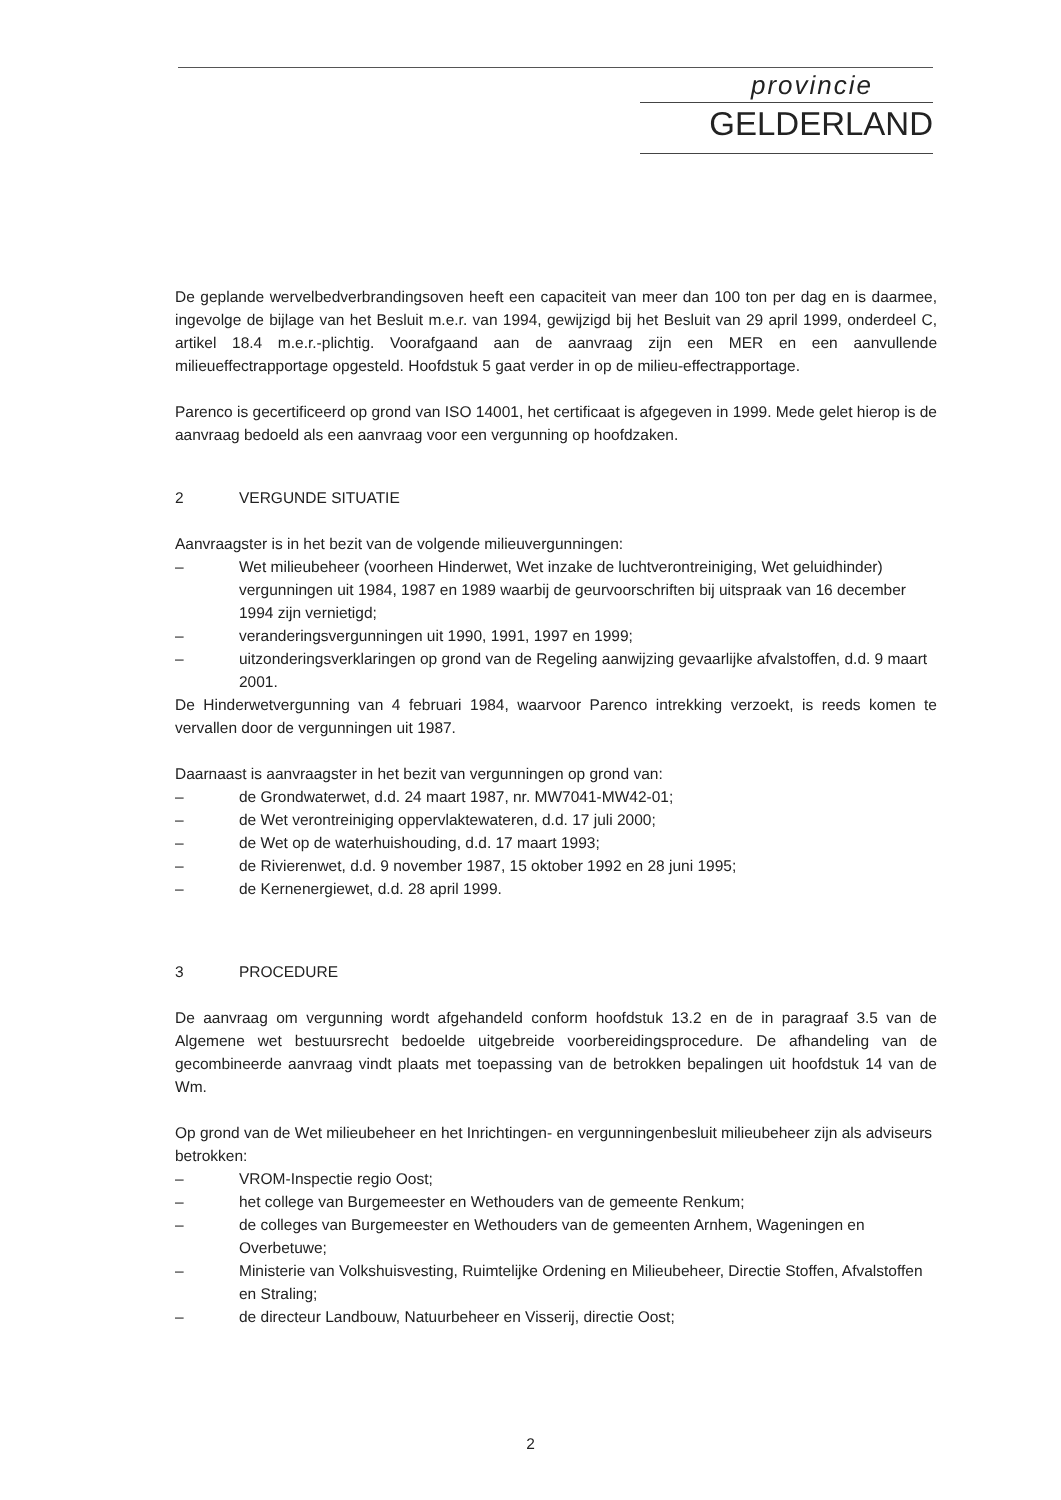provincie
GELDERLAND
De geplande wervelbedverbrandingsoven heeft een capaciteit van meer dan 100 ton per dag en is daarmee, ingevolge de bijlage van het Besluit m.e.r. van 1994, gewijzigd bij het Besluit van 29 april 1999, onderdeel C, artikel 18.4 m.e.r.-plichtig. Voorafgaand aan de aanvraag zijn een MER en een aanvullende milieueffectrapportage opgesteld. Hoofdstuk 5 gaat verder in op de milieu-effectrapportage.
Parenco is gecertificeerd op grond van ISO 14001, het certificaat is afgegeven in 1999. Mede gelet hierop is de aanvraag bedoeld als een aanvraag voor een vergunning op hoofdzaken.
2 VERGUNDE SITUATIE
Aanvraagster is in het bezit van de volgende milieuvergunningen:
– Wet milieubeheer (voorheen Hinderwet, Wet inzake de luchtverontreiniging, Wet geluidhinder) vergunningen uit 1984, 1987 en 1989 waarbij de geurvoorschriften bij uitspraak van 16 december 1994 zijn vernietigd;
– veranderingsvergunningen uit 1990, 1991, 1997 en 1999;
– uitzonderingsverklaringen op grond van de Regeling aanwijzing gevaarlijke afvalstoffen, d.d. 9 maart 2001.
De Hinderwetvergunning van 4 februari 1984, waarvoor Parenco intrekking verzoekt, is reeds komen te vervallen door de vergunningen uit 1987.
Daarnaast is aanvraagster in het bezit van vergunningen op grond van:
– de Grondwaterwet, d.d. 24 maart 1987, nr. MW7041-MW42-01;
– de Wet verontreiniging oppervlaktewateren, d.d. 17 juli 2000;
– de Wet op de waterhuishouding, d.d. 17 maart 1993;
– de Rivierenwet, d.d. 9 november 1987, 15 oktober 1992 en 28 juni 1995;
– de Kernenergiewet, d.d. 28 april 1999.
3 PROCEDURE
De aanvraag om vergunning wordt afgehandeld conform hoofdstuk 13.2 en de in paragraaf 3.5 van de Algemene wet bestuursrecht bedoelde uitgebreide voorbereidingsprocedure. De afhandeling van de gecombineerde aanvraag vindt plaats met toepassing van de betrokken bepalingen uit hoofdstuk 14 van de Wm.
Op grond van de Wet milieubeheer en het Inrichtingen- en vergunningenbesluit milieubeheer zijn als adviseurs betrokken:
– VROM-Inspectie regio Oost;
– het college van Burgemeester en Wethouders van de gemeente Renkum;
– de colleges van Burgemeester en Wethouders van de gemeenten Arnhem, Wageningen en Overbetuwe;
– Ministerie van Volkshuisvesting, Ruimtelijke Ordening en Milieubeheer, Directie Stoffen, Afvalstoffen en Straling;
– de directeur Landbouw, Natuurbeheer en Visserij, directie Oost;
2